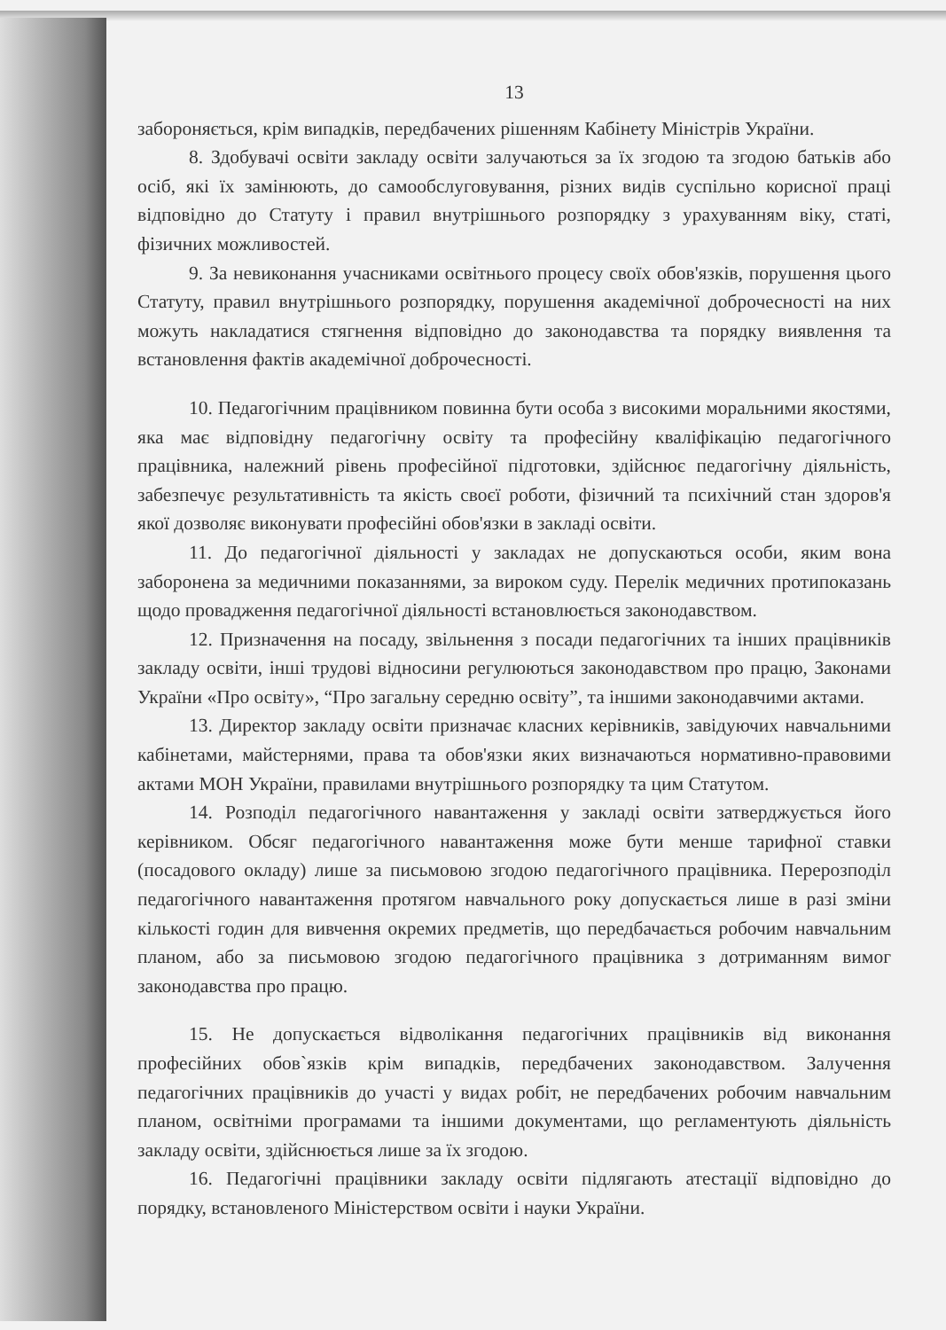13
забороняється, крім випадків, передбачених рішенням Кабінету Міністрів України.
8. Здобувачі освіти закладу освіти залучаються за їх згодою та згодою батьків або осіб, які їх замінюють, до самообслуговування, різних видів суспільно корисної праці відповідно до Статуту і правил внутрішнього розпорядку з урахуванням віку, статі, фізичних можливостей.
9. За невиконання учасниками освітнього процесу своїх обов'язків, порушення цього Статуту, правил внутрішнього розпорядку, порушення академічної доброчесності на них можуть накладатися стягнення відповідно до законодавства та порядку виявлення та встановлення фактів академічної доброчесності.
10. Педагогічним працівником повинна бути особа з високими моральними якостями, яка має відповідну педагогічну освіту та професійну кваліфікацію педагогічного працівника, належний рівень професійної підготовки, здійснює педагогічну діяльність, забезпечує результативність та якість своєї роботи, фізичний та психічний стан здоров'я якої дозволяє виконувати професійні обов'язки в закладі освіти.
11. До педагогічної діяльності у закладах не допускаються особи, яким вона заборонена за медичними показаннями, за вироком суду. Перелік медичних протипоказань щодо провадження педагогічної діяльності встановлюється законодавством.
12. Призначення на посаду, звільнення з посади педагогічних та інших працівників закладу освіти, інші трудові відносини регулюються законодавством про працю, Законами України «Про освіту», “Про загальну середню освіту”, та іншими законодавчими актами.
13. Директор закладу освіти призначає класних керівників, завідуючих навчальними кабінетами, майстернями, права та обов'язки яких визначаються нормативно-правовими актами МОН України, правилами внутрішнього розпорядку та цим Статутом.
14. Розподіл педагогічного навантаження у закладі освіти затверджується його керівником. Обсяг педагогічного навантаження може бути менше тарифної ставки (посадового окладу) лише за письмовою згодою педагогічного працівника. Перерозподіл педагогічного навантаження протягом навчального року допускається лише в разі зміни кількості годин для вивчення окремих предметів, що передбачається робочим навчальним планом, або за письмовою згодою педагогічного працівника з дотриманням вимог законодавства про працю.
15. Не допускається відволікання педагогічних працівників від виконання професійних обов`язків крім випадків, передбачених законодавством. Залучення педагогічних працівників до участі у видах робіт, не передбачених робочим навчальним планом, освітніми програмами та іншими документами, що регламентують діяльність закладу освіти, здійснюється лише за їх згодою.
16. Педагогічні працівники закладу освіти підлягають атестації відповідно до порядку, встановленого Міністерством освіти і науки України.